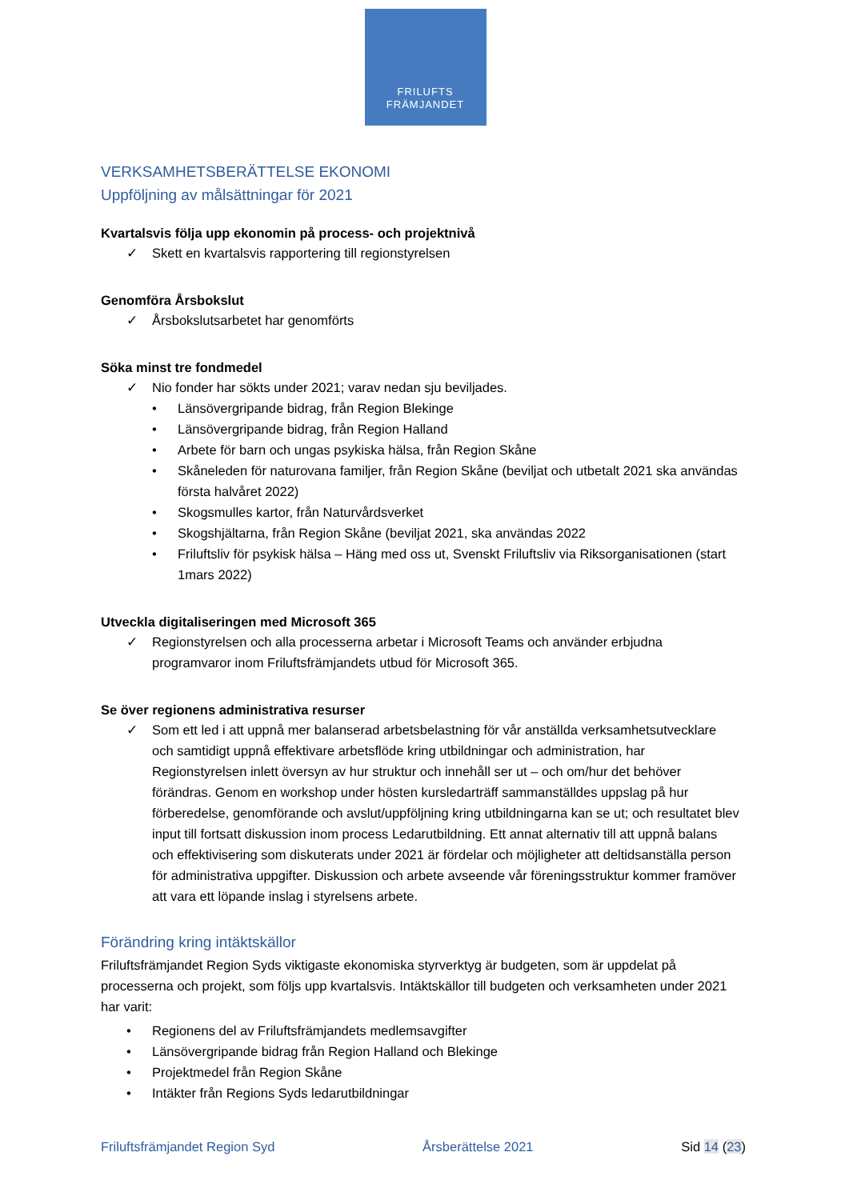FRILUFTS
FRÄMJANDET
VERKSAMHETSBERÄTTELSE EKONOMI
Uppföljning av målsättningar för 2021
Kvartalsvis följa upp ekonomin på process- och projektnivå
✓ Skett en kvartalsvis rapportering till regionstyrelsen
Genomföra Årsbokslut
✓ Årsbokslutsarbetet har genomförts
Söka minst tre fondmedel
✓ Nio fonder har sökts under 2021; varav nedan sju beviljades.
• Länsövergripande bidrag, från Region Blekinge
• Länsövergripande bidrag, från Region Halland
• Arbete för barn och ungas psykiska hälsa, från Region Skåne
• Skåneleden för naturovana familjer, från Region Skåne (beviljat och utbetalt 2021 ska användas första halvåret 2022)
• Skogsmulles kartor, från Naturvårdsverket
• Skogshjältarna, från Region Skåne (beviljat 2021, ska användas 2022
• Friluftsliv för psykisk hälsa – Häng med oss ut, Svenskt Friluftsliv via Riksorganisationen (start 1mars 2022)
Utveckla digitaliseringen med Microsoft 365
✓ Regionstyrelsen och alla processerna arbetar i Microsoft Teams och använder erbjudna programvaror inom Friluftsfrämjandets utbud för Microsoft 365.
Se över regionens administrativa resurser
✓ Som ett led i att uppnå mer balanserad arbetsbelastning för vår anställda verksamhetsutvecklare och samtidigt uppnå effektivare arbetsflöde kring utbildningar och administration, har Regionstyrelsen inlett översyn av hur struktur och innehåll ser ut – och om/hur det behöver förändras. Genom en workshop under hösten kursledarträff sammanställdes uppslag på hur förberedelse, genomförande och avslut/uppföljning kring utbildningarna kan se ut; och resultatet blev input till fortsatt diskussion inom process Ledarutbildning. Ett annat alternativ till att uppnå balans och effektivisering som diskuterats under 2021 är fördelar och möjligheter att deltidsanställa person för administrativa uppgifter. Diskussion och arbete avseende vår föreningsstruktur kommer framöver att vara ett löpande inslag i styrelsens arbete.
Förändring kring intäktskällor
Friluftsfrämjandet Region Syds viktigaste ekonomiska styrverktyg är budgeten, som är uppdelat på processerna och projekt, som följs upp kvartalsvis. Intäktskällor till budgeten och verksamheten under 2021 har varit:
• Regionens del av Friluftsfrämjandets medlemsavgifter
• Länsövergripande bidrag från Region Halland och Blekinge
• Projektmedel från Region Skåne
• Intäkter från Regions Syds ledarutbildningar
Friluftsfrämjandet Region Syd Årsberättelse 2021 Sid 14 (23)